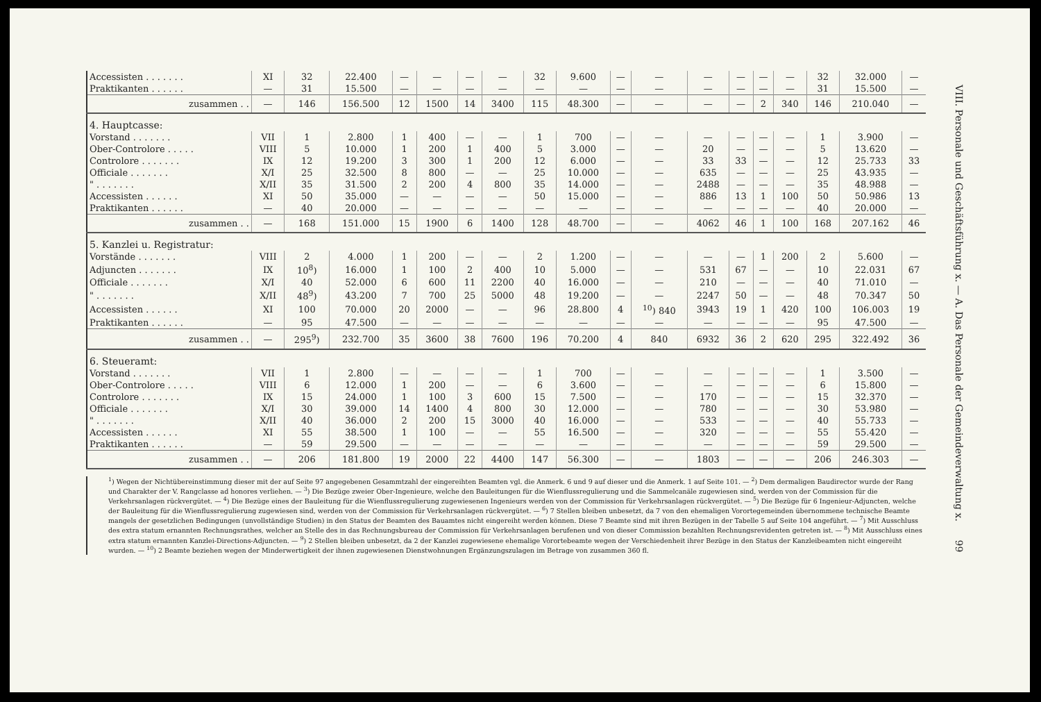| Accessisten . . . . . . . | XI | 32 | 22.400 | — | — | — | — | 32 | 9.600 | — | — | — | — | — | — | 32 | 32.000 | — |
| Praktikanten . . . . . . | — | 31 | 15.500 | — | — | — | — | — | — | — | — | — | — | — | — | 31 | 15.500 | — |
| zusammen . . | — | 146 | 156.500 | 12 | 1500 | 14 | 3400 | 115 | 48.300 | — | — | — | — | 2 | 340 | 146 | 210.040 | — |
| 4. Hauptcasse: | | | | | | | | | | | | | | | | | | |
| Vorstand . . . . . . . | VII | 1 | 2.800 | 1 | 400 | — | — | 1 | 700 | — | — | — | — | — | — | 1 | 3.900 | — |
| Ober-Controlore . . . . . | VIII | 5 | 10.000 | 1 | 200 | 1 | 400 | 5 | 3.000 | — | — | 20 | — | — | — | 5 | 13.620 | — |
| Controlore . . . . . . . | IX | 12 | 19.200 | 3 | 300 | 1 | 200 | 12 | 6.000 | — | — | 33 | 33 | — | — | 12 | 25.733 | 33 |
| Officiale . . . . . . . | X/I | 25 | 32.500 | 8 | 800 | — | — | 25 | 10.000 | — | — | 635 | — | — | — | 25 | 43.935 | — |
| " . . . . . . . | X/II | 35 | 31.500 | 2 | 200 | 4 | 800 | 35 | 14.000 | — | — | 2488 | — | — | — | 35 | 48.988 | — |
| Accessisten . . . . . . | XI | 50 | 35.000 | — | — | — | — | 50 | 15.000 | — | — | 886 | 13 | 1 | 100 | 50 | 50.986 | 13 |
| Praktikanten . . . . . . | — | 40 | 20.000 | — | — | — | — | — | — | — | — | — | — | — | — | 40 | 20.000 | — |
| zusammen . . | — | 168 | 151.000 | 15 | 1900 | 6 | 1400 | 128 | 48.700 | — | — | 4062 | 46 | 1 | 100 | 168 | 207.162 | 46 |
| 5. Kanzlei u. Registratur: | | | | | | | | | | | | | | | | | | |
| Vorstände . . . . . . . | VIII | 2 | 4.000 | 1 | 200 | — | — | 2 | 1.200 | — | — | — | — | 1 | 200 | 2 | 5.600 | — |
| Adjuncten . . . . . . . | IX | 10<sup>8</sup>) | 16.000 | 1 | 100 | 2 | 400 | 10 | 5.000 | — | — | 531 | 67 | — | — | 10 | 22.031 | 67 |
| Officiale . . . . . . . | X/I | 40 | 52.000 | 6 | 600 | 11 | 2200 | 40 | 16.000 | — | — | 210 | — | — | — | 40 | 71.010 | — |
| " . . . . . . . | X/II | 48<sup>9</sup>) | 43.200 | 7 | 700 | 25 | 5000 | 48 | 19.200 | — | — | 2247 | 50 | — | — | 48 | 70.347 | 50 |
| Accessisten . . . . . . | XI | 100 | 70.000 | 20 | 2000 | — | — | 96 | 28.800 | 4 | <sup>10</sup>) 840 | 3943 | 19 | 1 | 420 | 100 | 106.003 | 19 |
| Praktikanten . . . . . . | — | 95 | 47.500 | — | — | — | — | — | — | — | — | — | — | — | — | 95 | 47.500 | — |
| zusammen . . | — | 295<sup>9</sup>) | 232.700 | 35 | 3600 | 38 | 7600 | 196 | 70.200 | 4 | 840 | 6932 | 36 | 2 | 620 | 295 | 322.492 | 36 |
| 6. Steueramt: | | | | | | | | | | | | | | | | | | |
| Vorstand . . . . . . . | VII | 1 | 2.800 | — | — | — | — | 1 | 700 | — | — | — | — | — | — | 1 | 3.500 | — |
| Ober-Controlore . . . . . | VIII | 6 | 12.000 | 1 | 200 | — | — | 6 | 3.600 | — | — | — | — | — | — | 6 | 15.800 | — |
| Controlore . . . . . . . | IX | 15 | 24.000 | 1 | 100 | 3 | 600 | 15 | 7.500 | — | — | 170 | — | — | — | 15 | 32.370 | — |
| Officiale . . . . . . . | X/I | 30 | 39.000 | 14 | 1400 | 4 | 800 | 30 | 12.000 | — | — | 780 | — | — | — | 30 | 53.980 | — |
| " . . . . . . . | X/II | 40 | 36.000 | 2 | 200 | 15 | 3000 | 40 | 16.000 | — | — | 533 | — | — | — | 40 | 55.733 | — |
| Accessisten . . . . . . | XI | 55 | 38.500 | 1 | 100 | — | — | 55 | 16.500 | — | — | 320 | — | — | — | 55 | 55.420 | — |
| Praktikanten . . . . . . | — | 59 | 29.500 | — | — | — | — | — | — | — | — | — | — | — | — | 59 | 29.500 | — |
| zusammen . . | — | 206 | 181.800 | 19 | 2000 | 22 | 4400 | 147 | 56.300 | — | — | 1803 | — | — | — | 206 | 246.303 | — |
<sup>1</sup>) Wegen der Nichtübereinstimmung dieser mit der auf Seite 97 angegebenen Gesammtzahl der eingereihten Beamten vgl. die Anmerk. 6 und 9 auf dieser und die Anmerk. 1 auf Seite 101. — <sup>2</sup>) Dem dermaligen Baudirector wurde der Rang und Charakter der V. Rangclasse ad honores verliehen. — <sup>3</sup>) Die Bezüge zweier Ober-Ingenieure, welche den Bauleitungen für die Wienflussregulierung und die Sammelcanäle zugewiesen sind, werden von der Commission für die Verkehrsanlagen rückvergütet. — <sup>4</sup>) Die Bezüge eines der Bauleitung für die Wienflussregulierung zugewiesenen Ingenieurs werden von der Commission für Verkehrsanlagen rückvergütet. — <sup>5</sup>) Die Bezüge für 6 Ingenieur-Adjuncten, welche der Bauleitung für die Wienflussregulierung zugewiesen sind, werden von der Commission für Verkehrsanlagen rückvergütet. — <sup>6</sup>) 7 Stellen bleiben unbesetzt, da 7 von den ehemaligen Vorortegemeinden übernommene technische Beamte mangels der gesetzlichen Bedingungen (unvollständige Studien) in den Status der Beamten des Bauamtes nicht eingereiht werden können. Diese 7 Beamte sind mit ihren Bezügen in der Tabelle 5 auf Seite 104 angeführt. — <sup>7</sup>) Mit Ausschluss des extra statum ernannten Rechnungsrathes, welcher an Stelle des in das Rechnungsbureau der Commission für Verkehrsanlagen berufenen und von dieser Commission bezahlten Rechnungsrevidenten getreten ist. — <sup>8</sup>) Mit Ausschluss eines extra statum ernannten Kanzlei-Directions-Adjuncten. — <sup>9</sup>) 2 Stellen bleiben unbesetzt, da 2 der Kanzlei zugewiesene ehemalige Vorortebeamte wegen der Verschiedenheit ihrer Bezüge in den Status der Kanzleibeamten nicht eingereiht wurden. — <sup>10</sup>) 2 Beamte beziehen wegen der Minderwertigkeit der ihnen zugewiesenen Dienstwohnungen Ergänzungszulagen im Betrage von zusammen 360 fl.
VIII. Personale und Geschäftsführung x. — A. Das Personale der Gemeindeverwaltung x. 99